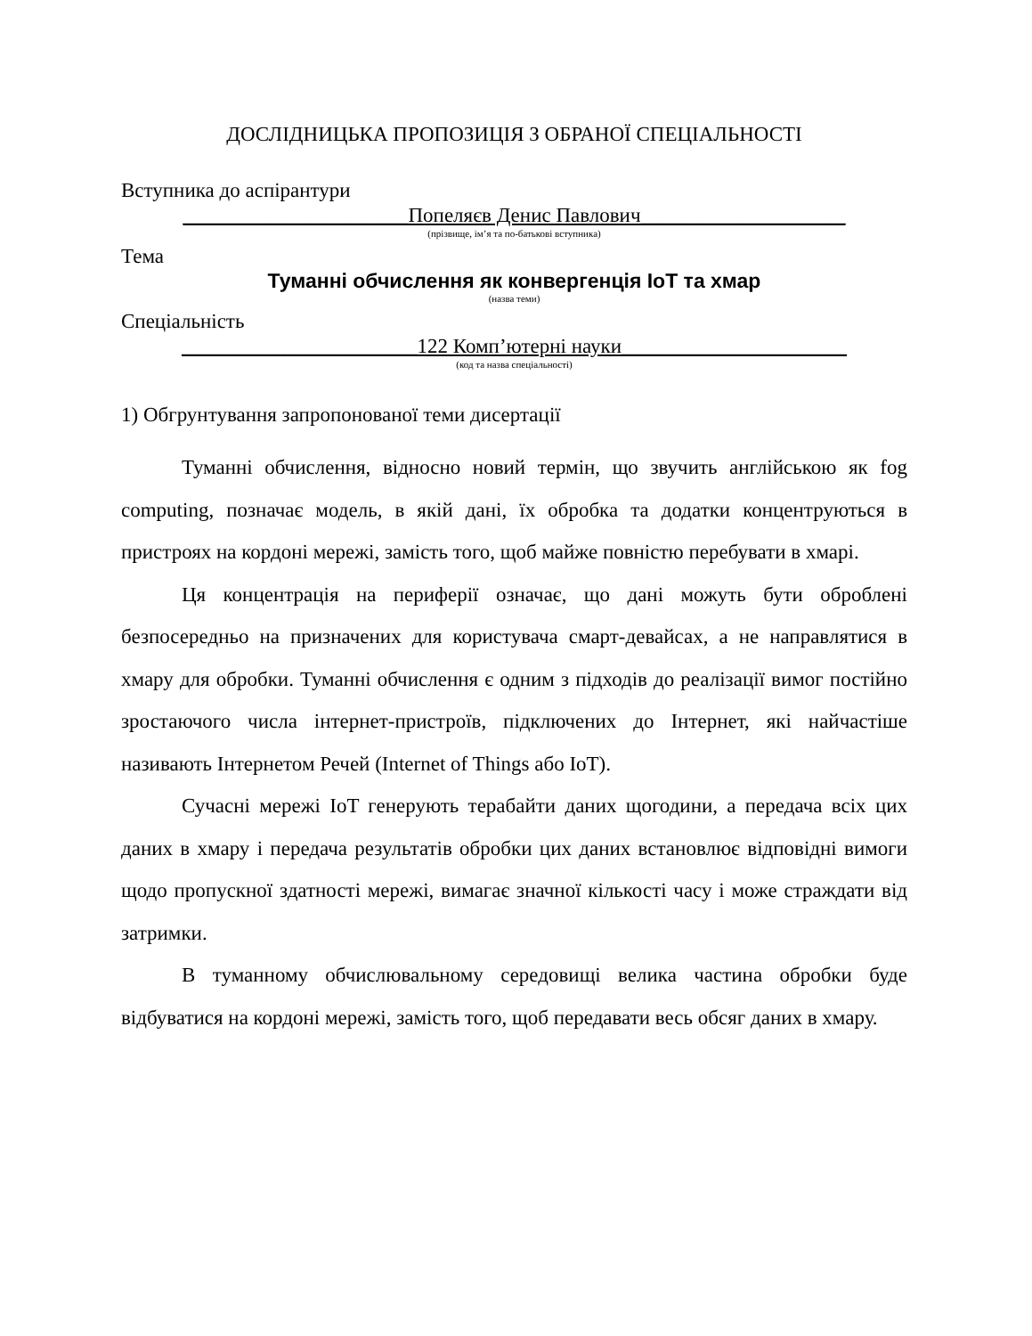ДОСЛІДНИЦЬКА ПРОПОЗИЦІЯ З ОБРАНОЇ СПЕЦІАЛЬНОСТІ
Вступника до аспірантури
______________________Попеляєв Денис Павлович____________________
(прізвище, ім’я та по-батькові вступника)
Тема
Туманні обчислення як конвергенція IoT та хмар
(назва теми)
Спеціальність
_______________________122 Комп’ютерні науки______________________
(код та назва спеціальності)
1) Обгрунтування запропонованої теми дисертації
Туманні обчислення, відносно новий термін, що звучить англійською як fog computing, позначає модель, в якій дані, їх обробка та додатки концентруються в пристроях на кордоні мережі, замість того, щоб майже повністю перебувати в хмарі.
Ця концентрація на периферії означає, що дані можуть бути оброблені безпосередньо на призначених для користувача смарт-девайсах, а не направлятися в хмару для обробки. Туманні обчислення є одним з підходів до реалізації вимог постійно зростаючого числа інтернет-пристроїв, підключених до Інтернет, які найчастіше називають Інтернетом Речей (Internet of Things або IoT).
Сучасні мережі IoT генерують терабайти даних щогодини, а передача всіх цих даних в хмару і передача результатів обробки цих даних встановлює відповідні вимоги щодо пропускної здатності мережі, вимагає значної кількості часу і може страждати від затримки.
В туманному обчислювальному середовищі велика частина обробки буде відбуватися на кордоні мережі, замість того, щоб передавати весь обсяг даних в хмару.